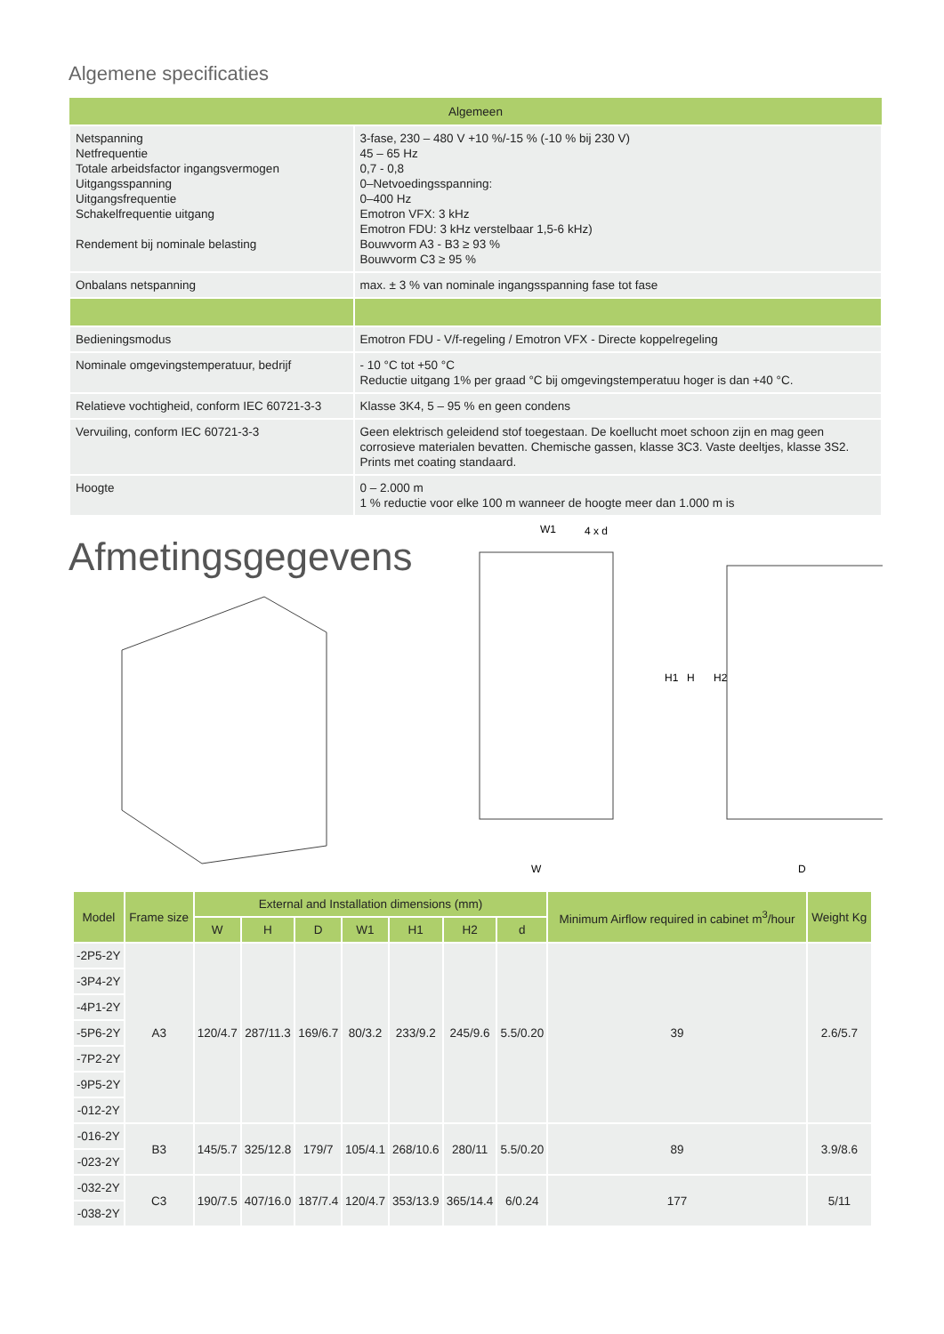Algemene specificaties
| Algemeen | |
| --- | --- |
| Netspanning Netfrequentie Totale arbeidsfactor ingangsvermogen Uitgangsspanning Uitgangsfrequentie Schakelfrequentie uitgang Rendement bij nominale belasting | 3-fase, 230 – 480 V +10 %/-15 % (-10 % bij 230 V) 45 – 65 Hz 0,7 - 0,8 0–Netvoedingsspanning: 0–400 Hz Emotron VFX: 3 kHz Emotron FDU: 3 kHz verstelbaar 1,5-6 kHz) Bouwvorm A3 - B3 ≥ 93 % Bouwvorm C3 ≥ 95 % |
| Onbalans netspanning | max. ± 3 % van nominale ingangsspanning fase tot fase |
| Bedieningsmodus | Emotron FDU - V/f-regeling / Emotron VFX - Directe koppelregeling |
| Nominale omgevingstemperatuur, bedrijf | - 10 °C tot +50 °C Reductie uitgang 1% per graad °C bij omgevingstemperatuu hoger is dan +40 °C. |
| Relatieve vochtigheid, conform IEC 60721-3-3 | Klasse 3K4, 5 – 95 % en geen condens |
| Vervuiling, conform IEC 60721-3-3 | Geen elektrisch geleidend stof toegestaan. De koellucht moet schoon zijn en mag geen corrosieve materialen bevatten. Chemische gassen, klasse 3C3. Vaste deeltjes, klasse 3S2. Prints met coating standaard. |
| Hoogte | 0 – 2.000 m 1 % reductie voor elke 100 m wanneer de hoogte meer dan 1.000 m is |
Afmetingsgegevens
W1
W
4 x d
H1
H
H2
D
| Model | Frame size | External and Installation dimensions (mm) | | | | | | | Minimum Airflow required in cabinet m<sup>3</sup>/hour | Weight Kg |
| --- | --- | --- | --- | --- | --- | --- | --- | --- | --- | --- |
| | | W | H | D | W1 | H1 | H2 | d | | |
| -2P5-2Y | A3 | 120/4.7 | 287/11.3 | 169/6.7 | 80/3.2 | 233/9.2 | 245/9.6 | 5.5/0.20 | 39 | 2.6/5.7 |
| -3P4-2Y | | | | | | | | | | |
| -4P1-2Y | | | | | | | | | | |
| -5P6-2Y | | | | | | | | | | |
| -7P2-2Y | | | | | | | | | | |
| -9P5-2Y | | | | | | | | | | |
| -012-2Y | | | | | | | | | | |
| -016-2Y | B3 | 145/5.7 | 325/12.8 | 179/7 | 105/4.1 | 268/10.6 | 280/11 | 5.5/0.20 | 89 | 3.9/8.6 |
| -023-2Y | | | | | | | | | | |
| -032-2Y | C3 | 190/7.5 | 407/16.0 | 187/7.4 | 120/4.7 | 353/13.9 | 365/14.4 | 6/0.24 | 177 | 5/11 |
| -038-2Y | | | | | | | | | | |